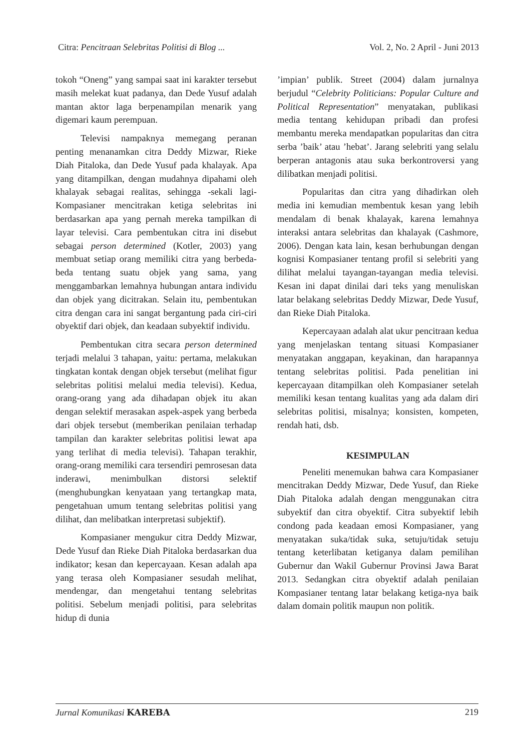Citra: Pencitraan Selebritas Politisi di Blog ... Vol. 2, No. 2 April - Juni 2013
tokoh “Oneng” yang sampai saat ini karakter tersebut masih melekat kuat padanya, dan Dede Yusuf adalah mantan aktor laga berpenampilan menarik yang digemari kaum perempuan.
Televisi nampaknya memegang peranan penting menanamkan citra Deddy Mizwar, Rieke Diah Pitaloka, dan Dede Yusuf pada khalayak. Apa yang ditampilkan, dengan mudahnya dipahami oleh khalayak sebagai realitas, sehingga -sekali lagi- Kompasianer mencitrakan ketiga selebritas ini berdasarkan apa yang pernah mereka tampilkan di layar televisi. Cara pembentukan citra ini disebut sebagai person determined (Kotler, 2003) yang membuat setiap orang memiliki citra yang berbeda-beda tentang suatu objek yang sama, yang menggambarkan lemahnya hubungan antara individu dan objek yang dicitrakan. Selain itu, pembentukan citra dengan cara ini sangat bergantung pada ciri-ciri obyektif dari objek, dan keadaan subyektif individu.
Pembentukan citra secara person determined terjadi melalui 3 tahapan, yaitu: pertama, melakukan tingkatan kontak dengan objek tersebut (melihat figur selebritas politisi melalui media televisi). Kedua, orang-orang yang ada dihadapan objek itu akan dengan selektif merasakan aspek-aspek yang berbeda dari objek tersebut (memberikan penilaian terhadap tampilan dan karakter selebritas politisi lewat apa yang terlihat di media televisi). Tahapan terakhir, orang-orang memiliki cara tersendiri pemrosesan data inderawi, menimbulkan distorsi selektif (menghubungkan kenyataan yang tertangkap mata, pengetahuan umum tentang selebritas politisi yang dilihat, dan melibatkan interpretasi subjektif).
Kompasianer mengukur citra Deddy Mizwar, Dede Yusuf dan Rieke Diah Pitaloka berdasarkan dua indikator; kesan dan kepercayaan. Kesan adalah apa yang terasa oleh Kompasianer sesudah melihat, mendengar, dan mengetahui tentang selebritas politisi. Sebelum menjadi politisi, para selebritas hidup di dunia
’impian’ publik. Street (2004) dalam jurnalnya berjudul “Celebrity Politicians: Popular Culture and Political Representation” menyatakan, publikasi media tentang kehidupan pribadi dan profesi membantu mereka mendapatkan popularitas dan citra serba ’baik’ atau ’hebat’. Jarang selebriti yang selalu berperan antagonis atau suka berkontroversi yang dilibatkan menjadi politisi.
Popularitas dan citra yang dihadirkan oleh media ini kemudian membentuk kesan yang lebih mendalam di benak khalayak, karena lemahnya interaksi antara selebritas dan khalayak (Cashmore, 2006). Dengan kata lain, kesan berhubungan dengan kognisi Kompasianer tentang profil si selebriti yang dilihat melalui tayangan-tayangan media televisi. Kesan ini dapat dinilai dari teks yang menuliskan latar belakang selebritas Deddy Mizwar, Dede Yusuf, dan Rieke Diah Pitaloka.
Kepercayaan adalah alat ukur pencitraan kedua yang menjelaskan tentang situasi Kompasianer menyatakan anggapan, keyakinan, dan harapannya tentang selebritas politisi. Pada penelitian ini kepercayaan ditampilkan oleh Kompasianer setelah memiliki kesan tentang kualitas yang ada dalam diri selebritas politisi, misalnya; konsisten, kompeten, rendah hati, dsb.
KESIMPULAN
Peneliti menemukan bahwa cara Kompasianer mencitrakan Deddy Mizwar, Dede Yusuf, dan Rieke Diah Pitaloka adalah dengan menggunakan citra subyektif dan citra obyektif. Citra subyektif lebih condong pada keadaan emosi Kompasianer, yang menyatakan suka/tidak suka, setuju/tidak setuju tentang keterlibatan ketiganya dalam pemilihan Gubernur dan Wakil Gubernur Provinsi Jawa Barat 2013. Sedangkan citra obyektif adalah penilaian Kompasianer tentang latar belakang ketiga-nya baik dalam domain politik maupun non politik.
Jurnal Komunikasi KAREBA 219